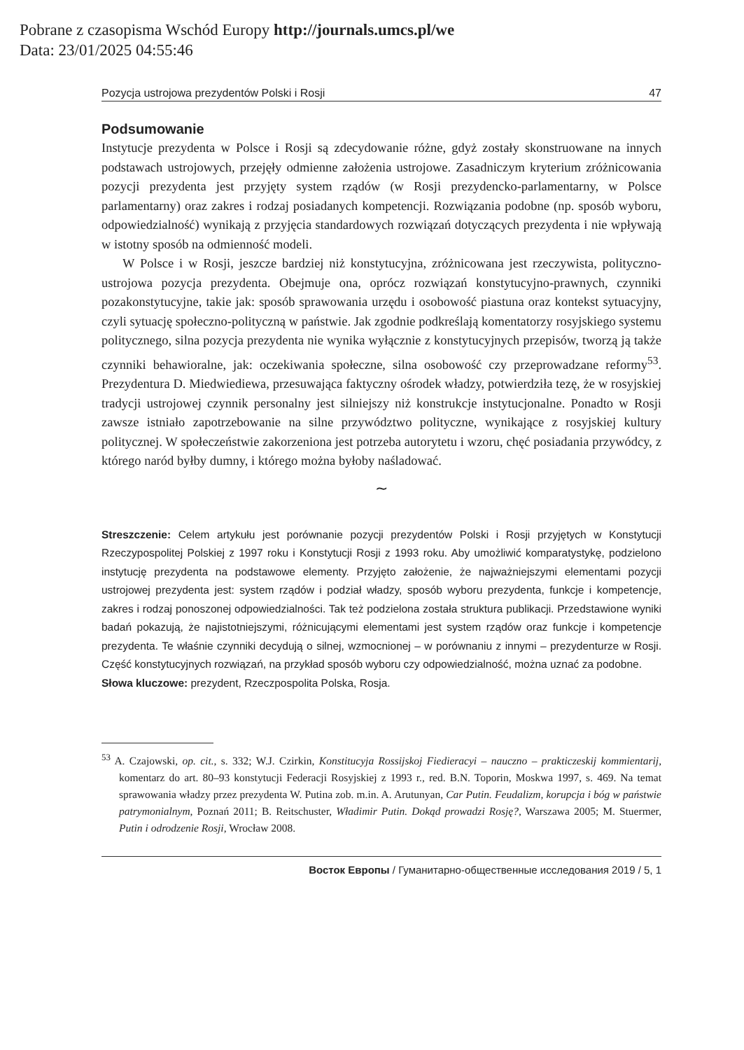Pobrane z czasopisma Wschód Europy http://journals.umcs.pl/we
Data: 23/01/2025 04:55:46
Pozycja ustrojowa prezydentów Polski i Rosji 47
Podsumowanie
Instytucje prezydenta w Polsce i Rosji są zdecydowanie różne, gdyż zostały skonstruowane na innych podstawach ustrojowych, przejęły odmienne założenia ustrojowe. Zasadniczym kryterium zróżnicowania pozycji prezydenta jest przyjęty system rządów (w Rosji prezydencko-parlamentarny, w Polsce parlamentarny) oraz zakres i rodzaj posiadanych kompetencji. Rozwiązania podobne (np. sposób wyboru, odpowiedzialność) wynikają z przyjęcia standardowych rozwiązań dotyczących prezydenta i nie wpływają w istotny sposób na odmienność modeli.
W Polsce i w Rosji, jeszcze bardziej niż konstytucyjna, zróżnicowana jest rzeczywista, polityczno-ustrojowa pozycja prezydenta. Obejmuje ona, oprócz rozwiązań konstytucyjno-prawnych, czynniki pozakonstytucyjne, takie jak: sposób sprawowania urzędu i osobowość piastuna oraz kontekst sytuacyjny, czyli sytuację społeczno-polityczną w państwie. Jak zgodnie podkreślają komentatorzy rosyjskiego systemu politycznego, silna pozycja prezydenta nie wynika wyłącznie z konstytucyjnych przepisów, tworzą ją także czynniki behawioralne, jak: oczekiwania społeczne, silna osobowość czy przeprowadzane reformy<sup>53</sup>. Prezydentura D. Miedwiediewa, przesuwająca faktyczny ośrodek władzy, potwierdziła tezę, że w rosyjskiej tradycji ustrojowej czynnik personalny jest silniejszy niż konstrukcje instytucjonalne. Ponadto w Rosji zawsze istniało zapotrzebowanie na silne przywództwo polityczne, wynikające z rosyjskiej kultury politycznej. W społeczeństwie zakorzeniona jest potrzeba autorytetu i wzoru, chęć posiadania przywódcy, z którego naród byłby dumny, i którego można byłoby naśladować.
∼
Streszczenie: Celem artykułu jest porównanie pozycji prezydentów Polski i Rosji przyjętych w Konstytucji Rzeczypospolitej Polskiej z 1997 roku i Konstytucji Rosji z 1993 roku. Aby umożliwić komparatystykę, podzielono instytucję prezydenta na podstawowe elementy. Przyjęto założenie, że najważniejszymi elementami pozycji ustrojowej prezydenta jest: system rządów i podział władzy, sposób wyboru prezydenta, funkcje i kompetencje, zakres i rodzaj ponoszonej odpowiedzialności. Tak też podzielona została struktura publikacji. Przedstawione wyniki badań pokazują, że najistotniejszymi, różnicującymi elementami jest system rządów oraz funkcje i kompetencje prezydenta. Te właśnie czynniki decydują o silnej, wzmocnionej – w porównaniu z innymi – prezydenturze w Rosji. Część konstytucyjnych rozwiązań, na przykład sposób wyboru czy odpowiedzialność, można uznać za podobne.
Słowa kluczowe: prezydent, Rzeczpospolita Polska, Rosja.
<sup>53</sup> A. Czajowski, op. cit., s. 332; W.J. Czirkin, Konstitucyja Rossijskoj Fiedieracyi – nauczno – prakticzeskij kommientarij, komentarz do art. 80–93 konstytucji Federacji Rosyjskiej z 1993 r., red. B.N. Toporin, Moskwa 1997, s. 469. Na temat sprawowania władzy przez prezydenta W. Putina zob. m.in. A. Arutunyan, Car Putin. Feudalizm, korupcja i bóg w państwie patrymonialnym, Poznań 2011; B. Reitschuster, Władimir Putin. Dokąd prowadzi Rosję?, Warszawa 2005; M. Stuermer, Putin i odrodzenie Rosji, Wrocław 2008.
Восток Европы / Гуманитарно-общественные исследования 2019 / 5, 1